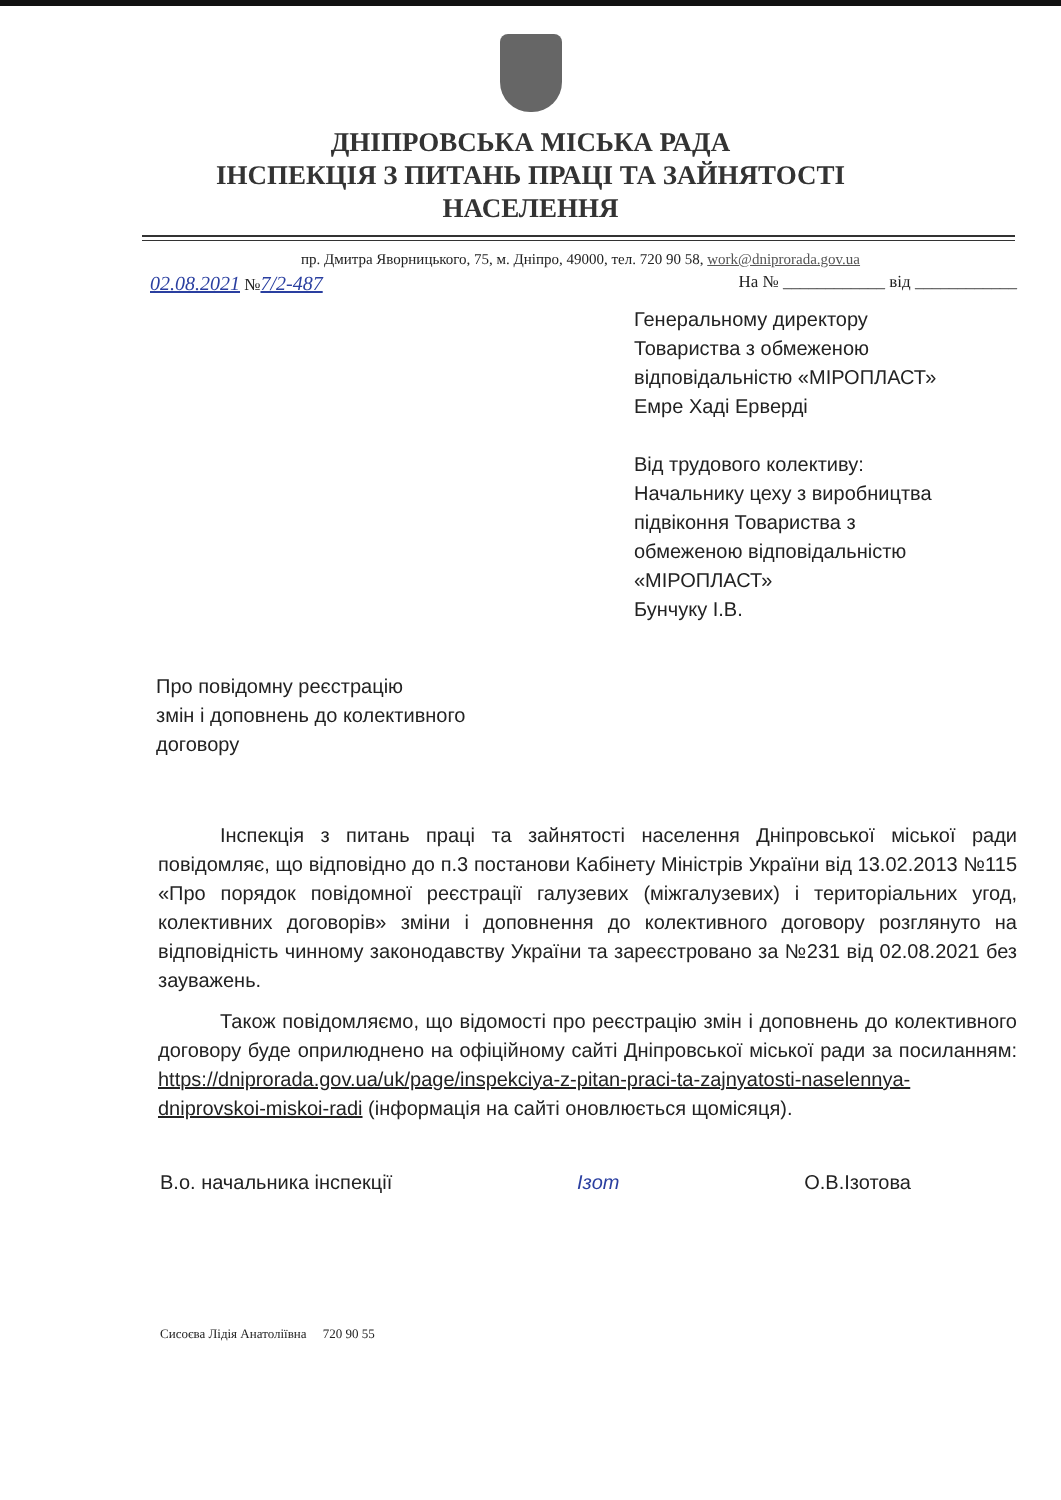ДНІПРОВСЬКА МІСЬКА РАДА
ІНСПЕКЦІЯ З ПИТАНЬ ПРАЦІ ТА ЗАЙНЯТОСТІ
НАСЕЛЕННЯ
пр. Дмитра Яворницького, 75, м. Дніпро, 49000, тел. 720 90 58, work@dniprorada.gov.ua
02.08.2021 №7/2-487 На № ____________ від ____________
Генеральному директору
Товариства з обмеженою
відповідальністю «МІРОПЛАСТ»
Емре Хаді Ерверді
Від трудового колективу:
Начальнику цеху з виробництва
підвіконня Товариства з
обмеженою відповідальністю
«МІРОПЛАСТ»
Бунчуку І.В.
Про повідомну реєстрацію
змін і доповнень до колективного
договору
Інспекція з питань праці та зайнятості населення Дніпровської міської ради повідомляє, що відповідно до п.3 постанови Кабінету Міністрів України від 13.02.2013 №115 «Про порядок повідомної реєстрації галузевих (міжгалузевих) і територіальних угод, колективних договорів» зміни і доповнення до колективного договору розглянуто на відповідність чинному законодавству України та зареєстровано за №231 від 02.08.2021 без зауважень.
Також повідомляємо, що відомості про реєстрацію змін і доповнень до колективного договору буде оприлюднено на офіційному сайті Дніпровської міської ради за посиланням: https://dniprorada.gov.ua/uk/page/inspekciya-z-pitan-praci-ta-zajnyatosti-naselennya-dniprovskoi-miskoi-radi (інформація на сайті оновлюється щомісяця).
В.о. начальника інспекції Ізот О.В.Ізотова
Сисоєва Лідія Анатоліївна 720 90 55